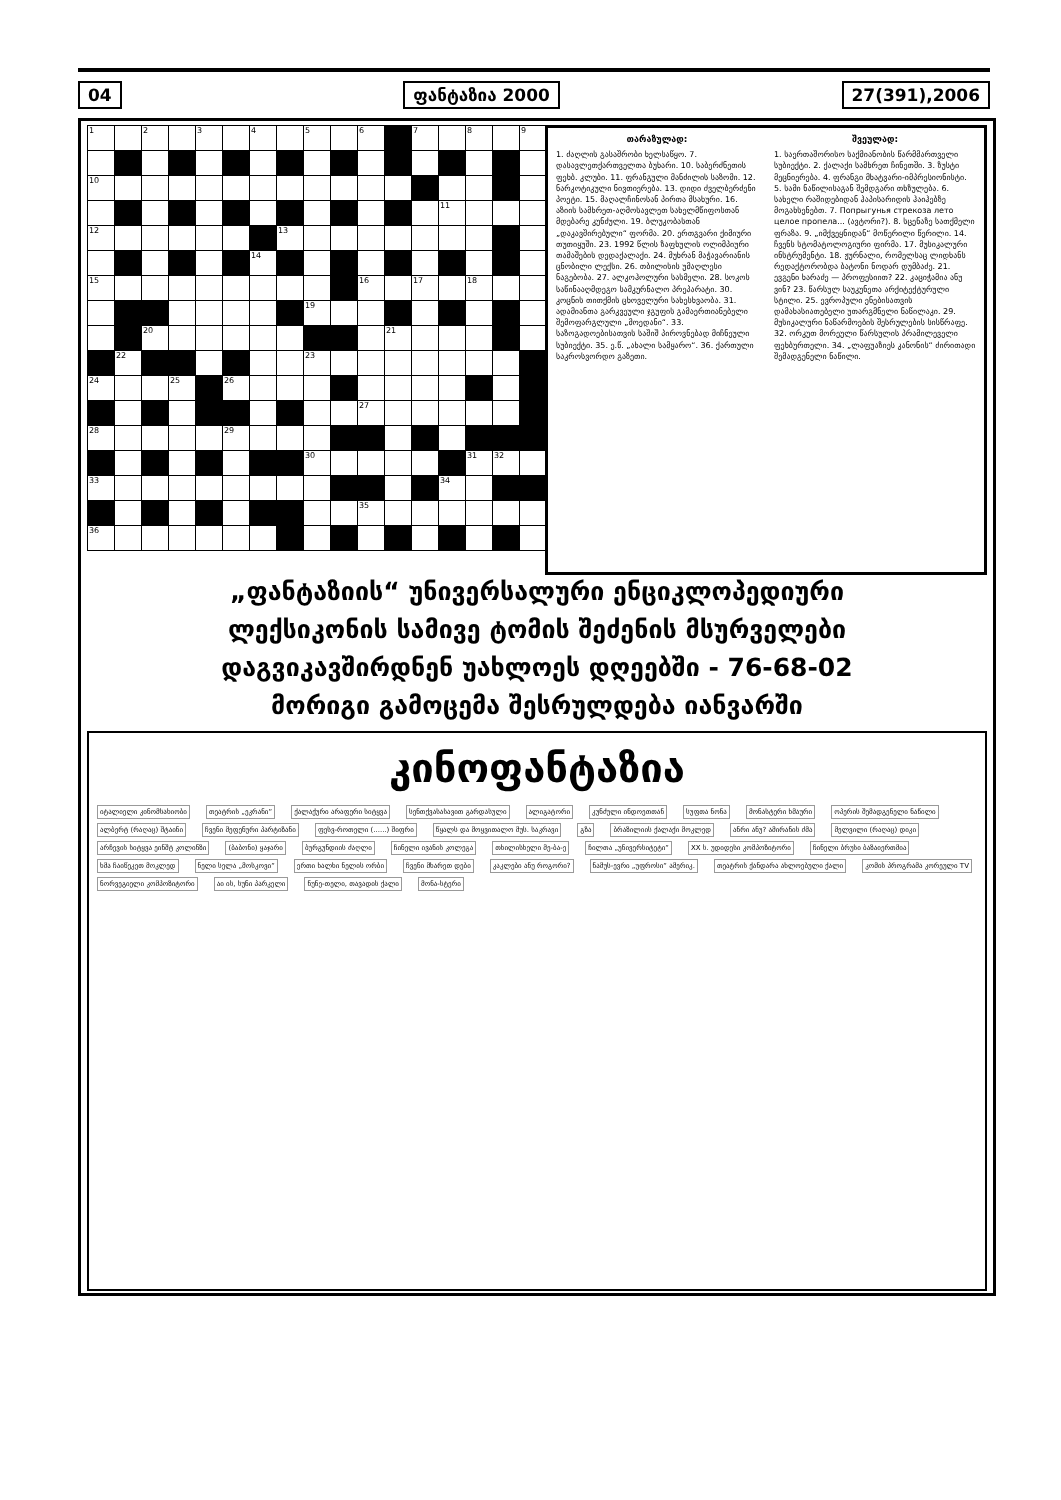04 ფანტაზია 2000 27(391),2006
| 1 | | 2 | | 3 | | 4 | | 5 | | 6 | | 7 | | 8 | | 9 |
| 10 | | | | | | | | | | | | | | | | |
| | | | | | | | | | | | | | 11 | | | |
| 12 | | | | | | | 13 | | | | | | | | | |
| | | | | | | 14 | | | | | | | | | | |
| 15 | | | | | | | | | | 16 | | 17 | | 18 | | |
| | | | | | | | | 19 | | | | | | | | |
| | | 20 | | | | | | | | | 21 | | | | | |
| | 22 | | | | | | | 23 | | | | | | | | |
| 24 | | | 25 | | 26 | | | | | | | | | | | |
| | | | | | | | | | | 27 | | | | | | |
| 28 | | | | | 29 | | | | | | | | | | | |
| | | | | | | | | 30 | | | | | | 31 | 32 | |
| 33 | | | | | | | | | | | | | 34 | | | |
| | | | | | | | | | | 35 | | | | | | |
| 36 | | | | | | | | | | | | | | | | |
თარაზულად:
1. ძაღლის გასაშრობი ხელსაწყო. 7. დასავლეთქართველთა ბუხარი. 10. საბერძნეთის ფეხბ. კლუბი. 11. ფრანგული მანძილის საზომი. 12. ნარკოტიკული ნივთიერება. 13. დიდი ძველბერძენი პოეტი. 15. მაღალჩინოსან პირთა მსახური. 16. აზიის სამხრეთ-აღმოსავლეთ სახელმწიფოსთან მდებარე კუნძული. 19. ბლუკობასთან „დაკავშირებული“ ფორმა. 20. ერთგვარი ქიმიური თუთიყუში. 23. 1992 წლის ზაფხულის ოლიმპიური თამაშების დედაქალაქი. 24. მუხრან მაჭავარიანის ცნობილი ლექსი. 26. თბილისის უმაღლესი ნაგებობა. 27. ალკოჰოლური სასმელი. 28. სოკოს საწინააღმდეგო სამკურნალო პრეპარატი. 30. კოცნის თითქმის ცხოველური სახესხვაობა. 31. ადამიანთა გარკვეული ჯგუფის გამაერთიანებელი შემოფარგლული „მოედანი“. 33. საზოგადოებისათვის საშიშ პიროვნებად მიჩნეული სუბიექტი. 35. ე.წ. „ახალი სამყარო“. 36. ქართული საკროსვორდო გაზეთი.
შვეულად:
1. საერთაშორისო საქმიანობის წარმმართველი სუბიექტი. 2. ქალაქი სამხრეთ ჩინეთში. 3. ზუსტი მეცნიერება. 4. ფრანგი მხატვარი-იმპრესიონისტი. 5. სამი ნაწილისაგან შემდგარი თხზულება. 6. სახელი რაშიდებიდან ჰაპისარიდის ჰაიჰებზე მოგახსენებთ. 7. Попрыгунья стрекоза лето целое пропела... (ავტორი?). 8. სცენაზე სათქმელი ფრაზა. 9. „იმქვეყნიდან“ მოწერილი წერილი. 14. ჩვენს სტომატოლოგიური ფირმა. 17. მუსიკალური ინსტრუმენტი. 18. ჟურნალი, რომელსაც ლიდხანს რედაქტორობდა ბატონი ნოდარ დუმბაძე. 21. ევგენი ხარაძე — პროფესიით? 22. კაციჭამია ანუ ვინ? 23. წარსულ საუკუნეთა არქიტექტურული სტილი. 25. ევროპული ენებისათვის დამახასიათებელი უთარგმნელი ნაწილაკი. 29. მუსიკალური ნაწარმოების შესრულების სისწრაფე. 32. ორკუთ მორეული წარსულის პრამილეველი ფეხბურთელი. 34. „ლაფუაზიეს კანონის“ ძირითადი შემადგენელი ნაწილი.
„ფანტაზიის“ უნივერსალური ენციკლოპედიური
ლექსიკონის სამივე ტომის შეძენის მსურველები
დაგვიკავშირდნენ უახლოეს დღეებში - 76-68-02
მორიგი გამოცემა შესრულდება იანვარში
კინოფანტაზია
იტალიელი კინომსახიობი თეატრის „ეკრანი“ ქალაქური არაფერი სიტყვა სენთქვასასავით გარდასული ალიგატორი კუნძული ინდოეთთან სუფთა ნონა მონასტერი ხმაური ოპერის შემადგენელი ნაწილი ალბერტ (რაღაც) შტაინი ჩვენი მეფენური პარტიზანი ფესვ-როთელი (......) შიფრი
წყალს და მოყვითალო მუს. საკრავი
გზა ბრაზილიის ქალაქი მოკლედ ანრი ანუ? ამირანის ძმა მელვილი (რაღაც) დიკი არჩევის სიტყვა ეინშტ კოლინზი (ბაბონი) ყაჯარი ბურგუნდიის ძაღლი ჩინელი ივანის კოლეგა თხილისხელი მე-ბა-ე ჩილთა „უნივერსიტეტი“ XX ს. უდიდესი კომპოზიტორი ჩინელი ბრუსი ბაზაიერთმია ხმა ჩაიწეკეთ მოკლედ ნელი სელა „მოსკოვი“ ერთი ხალხი ნელის ორბი ჩვენი მხარეთ დები კაკლები ანუ როგორი? ნამუს-ევრი „უფროსი“ ამერიკ. თეატრის ქანდარა ახლოებული ქალი კომის პროგრამა კორეული TV ნორვეგიელი კომპოზიტორი აი ის, სუნი პარკელი ნუნე-თელი, თავადის ქალი მონა-სტერი